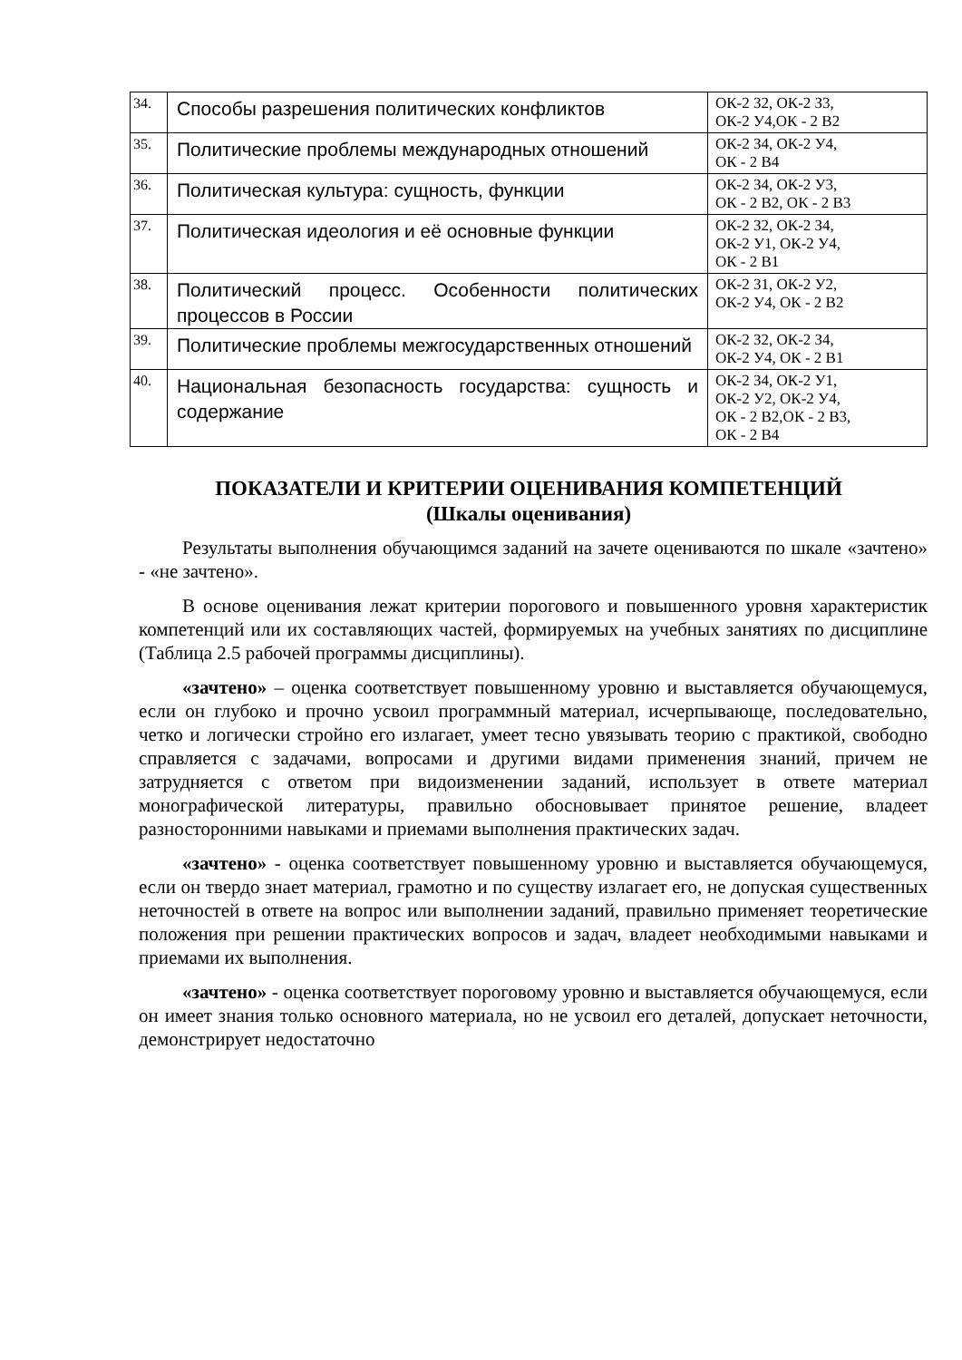| 34. | Способы разрешения политических конфликтов | ОК-2 З2, ОК-2 З3, ОК-2 У4,ОК - 2 В2 |
| 35. | Политические проблемы международных отношений | ОК-2 З4, ОК-2 У4, ОК - 2 В4 |
| 36. | Политическая культура: сущность, функции | ОК-2 З4, ОК-2 У3, ОК - 2 В2, ОК - 2 В3 |
| 37. | Политическая идеология и её основные функции | ОК-2 З2, ОК-2 З4, ОК-2 У1, ОК-2 У4, ОК - 2 В1 |
| 38. | Политический процесс. Особенности политических процессов в России | ОК-2 З1, ОК-2 У2, ОК-2 У4, ОК - 2 В2 |
| 39. | Политические проблемы межгосударственных отношений | ОК-2 З2, ОК-2 З4, ОК-2 У4, ОК - 2 В1 |
| 40. | Национальная безопасность государства: сущность и содержание | ОК-2 З4, ОК-2 У1, ОК-2 У2, ОК-2 У4, ОК - 2 В2,ОК - 2 В3, ОК - 2 В4 |
ПОКАЗАТЕЛИ И КРИТЕРИИ ОЦЕНИВАНИЯ КОМПЕТЕНЦИЙ
(Шкалы оценивания)
Результаты выполнения обучающимся заданий на зачете оцениваются по шкале «зачтено» - «не зачтено».
В основе оценивания лежат критерии порогового и повышенного уровня характеристик компетенций или их составляющих частей, формируемых на учебных занятиях по дисциплине (Таблица 2.5 рабочей программы дисциплины).
«зачтено» – оценка соответствует повышенному уровню и выставляется обучающемуся, если он глубоко и прочно усвоил программный материал, исчерпывающе, последовательно, четко и логически стройно его излагает, умеет тесно увязывать теорию с практикой, свободно справляется с задачами, вопросами и другими видами применения знаний, причем не затрудняется с ответом при видоизменении заданий, использует в ответе материал монографической литературы, правильно обосновывает принятое решение, владеет разносторонними навыками и приемами выполнения практических задач.
«зачтено» - оценка соответствует повышенному уровню и выставляется обучающемуся, если он твердо знает материал, грамотно и по существу излагает его, не допуская существенных неточностей в ответе на вопрос или выполнении заданий, правильно применяет теоретические положения при решении практических вопросов и задач, владеет необходимыми навыками и приемами их выполнения.
«зачтено» - оценка соответствует пороговому уровню и выставляется обучающемуся, если он имеет знания только основного материала, но не усвоил его деталей, допускает неточности, демонстрирует недостаточно